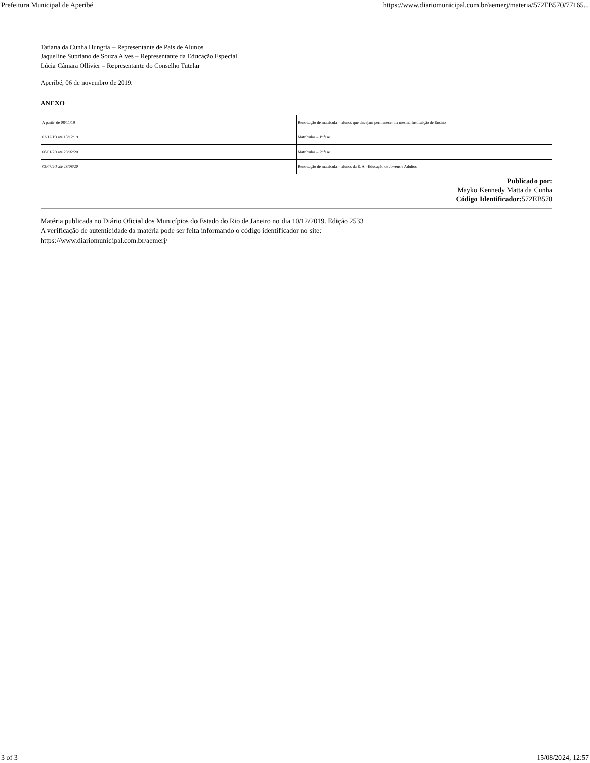Prefeitura Municipal de Aperibé https://www.diariomunicipal.com.br/aemerj/materia/572EB570/77165...
Tatiana da Cunha Hungria – Representante de Pais de Alunos
Jaqueline Supriano de Souza Alves – Representante da Educação Especial
Lúcia Câmara Ollivier – Representante do Conselho Tutelar
Aperibé, 06 de novembro de 2019.
ANEXO
| A partir de 08/11/19 | Renovação de matrícula – alunos que desejam permanecer na mesma Instituição de Ensino |
| 02/12/19 até 13/12/19 | Matrículas – 1ª fase |
| 06/01/20 até 28/02/20 | Matrículas – 2ª fase |
| 03/07/20 até 28/08/20 | Renovação de matrícula – alunos da EJA –Educação de Jovens e Adultos |
Publicado por:
Mayko Kennedy Matta da Cunha
Código Identificador: 572EB570
Matéria publicada no Diário Oficial dos Municípios do Estado do Rio de Janeiro no dia 10/12/2019. Edição 2533
A verificação de autenticidade da matéria pode ser feita informando o código identificador no site:
https://www.diariomunicipal.com.br/aemerj/
3 of 3 15/08/2024, 12:57